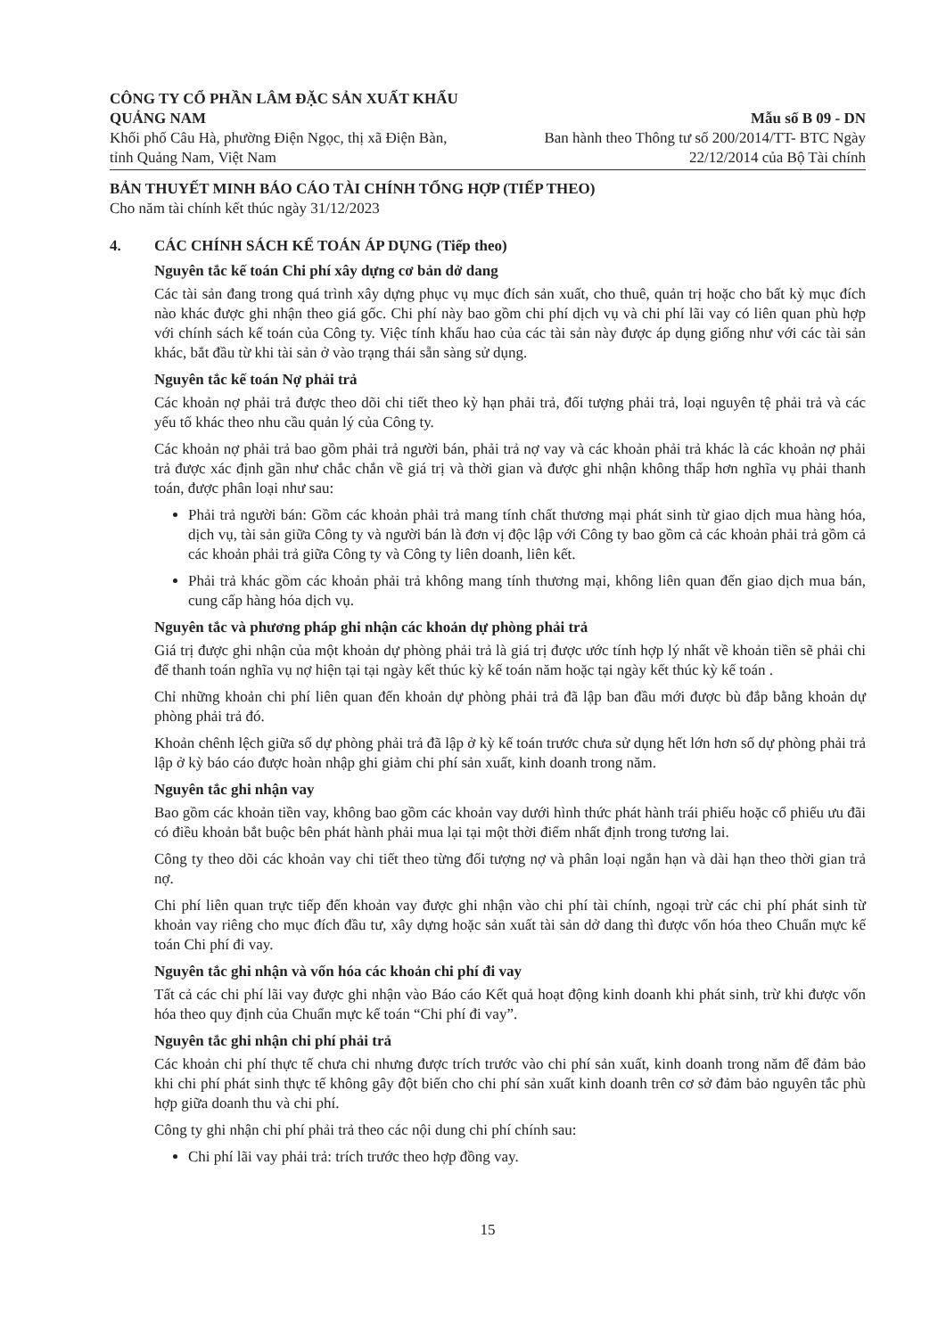CÔNG TY CỔ PHẦN LÂM ĐẶC SẢN XUẤT KHẨU QUẢNG NAM
Khối phố Câu Hà, phường Điện Ngọc, thị xã Điện Bàn, tỉnh Quảng Nam, Việt Nam
Mẫu số B 09 - DN
Ban hành theo Thông tư số 200/2014/TT- BTC Ngày
22/12/2014 của Bộ Tài chính
BẢN THUYẾT MINH BÁO CÁO TÀI CHÍNH TỔNG HỢP (TIẾP THEO)
Cho năm tài chính kết thúc ngày 31/12/2023
4. CÁC CHÍNH SÁCH KẾ TOÁN ÁP DỤNG (Tiếp theo)
Nguyên tắc kế toán Chi phí xây dựng cơ bản dở dang
Các tài sản đang trong quá trình xây dựng phục vụ mục đích sản xuất, cho thuê, quản trị hoặc cho bất kỳ mục đích nào khác được ghi nhận theo giá gốc. Chi phí này bao gồm chi phí dịch vụ và chi phí lãi vay có liên quan phù hợp với chính sách kế toán của Công ty. Việc tính khấu hao của các tài sản này được áp dụng giống như với các tài sản khác, bắt đầu từ khi tài sản ở vào trạng thái sẵn sàng sử dụng.
Nguyên tắc kế toán Nợ phải trả
Các khoản nợ phải trả được theo dõi chi tiết theo kỳ hạn phải trả, đối tượng phải trả, loại nguyên tệ phải trả và các yếu tố khác theo nhu cầu quản lý của Công ty.
Các khoản nợ phải trả bao gồm phải trả người bán, phải trả nợ vay và các khoản phải trả khác là các khoản nợ phải trả được xác định gần như chắc chắn về giá trị và thời gian và được ghi nhận không thấp hơn nghĩa vụ phải thanh toán, được phân loại như sau:
Phải trả người bán: Gồm các khoản phải trả mang tính chất thương mại phát sinh từ giao dịch mua hàng hóa, dịch vụ, tài sản giữa Công ty và người bán là đơn vị độc lập với Công ty bao gồm cả các khoản phải trả gồm cả các khoản phải trả giữa Công ty và Công ty liên doanh, liên kết.
Phải trả khác gồm các khoản phải trả không mang tính thương mại, không liên quan đến giao dịch mua bán, cung cấp hàng hóa dịch vụ.
Nguyên tắc và phương pháp ghi nhận các khoản dự phòng phải trả
Giá trị được ghi nhận của một khoản dự phòng phải trả là giá trị được ước tính hợp lý nhất về khoản tiền sẽ phải chi để thanh toán nghĩa vụ nợ hiện tại tại ngày kết thúc kỳ kế toán năm hoặc tại ngày kết thúc kỳ kế toán .
Chỉ những khoản chi phí liên quan đến khoản dự phòng phải trả đã lập ban đầu mới được bù đắp bằng khoản dự phòng phải trả đó.
Khoản chênh lệch giữa số dự phòng phải trả đã lập ở kỳ kế toán trước chưa sử dụng hết lớn hơn số dự phòng phải trả lập ở kỳ báo cáo được hoàn nhập ghi giảm chi phí sản xuất, kinh doanh trong năm.
Nguyên tắc ghi nhận vay
Bao gồm các khoản tiền vay, không bao gồm các khoản vay dưới hình thức phát hành trái phiếu hoặc cổ phiếu ưu đãi có điều khoản bắt buộc bên phát hành phải mua lại tại một thời điểm nhất định trong tương lai.
Công ty theo dõi các khoản vay chi tiết theo từng đối tượng nợ và phân loại ngắn hạn và dài hạn theo thời gian trả nợ.
Chi phí liên quan trực tiếp đến khoản vay được ghi nhận vào chi phí tài chính, ngoại trừ các chi phí phát sinh từ khoản vay riêng cho mục đích đầu tư, xây dựng hoặc sản xuất tài sản dở dang thì được vốn hóa theo Chuẩn mực kế toán Chi phí đi vay.
Nguyên tắc ghi nhận và vốn hóa các khoản chi phí đi vay
Tất cả các chi phí lãi vay được ghi nhận vào Báo cáo Kết quả hoạt động kinh doanh khi phát sinh, trừ khi được vốn hóa theo quy định của Chuẩn mực kế toán “Chi phí đi vay”.
Nguyên tắc ghi nhận chi phí phải trả
Các khoản chi phí thực tế chưa chi nhưng được trích trước vào chi phí sản xuất, kinh doanh trong năm để đảm bảo khi chi phí phát sinh thực tế không gây đột biến cho chi phí sản xuất kinh doanh trên cơ sở đảm bảo nguyên tắc phù hợp giữa doanh thu và chi phí.
Công ty ghi nhận chi phí phải trả theo các nội dung chi phí chính sau:
Chi phí lãi vay phải trả: trích trước theo hợp đồng vay.
15